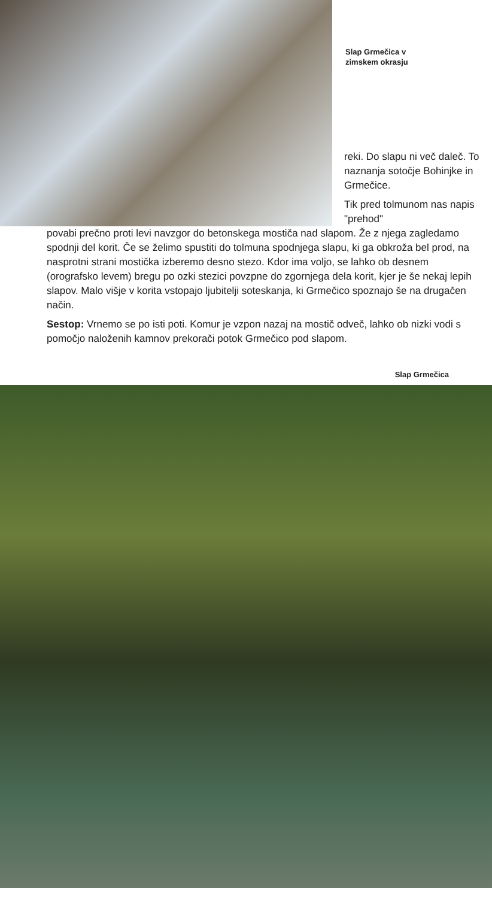Slap Grmečica v
zimskem okrasju
reki. Do slapu ni več daleč. To naznanja sotočje Bohinjke in Grmečice.
Tik pred tolmunom nas napis "prehod"
povabi prečno proti levi navzgor do betonskega mostiča nad slapom. Že z njega zagledamo spodnji del korit. Če se želimo spustiti do tolmuna spodnjega slapu, ki ga obkroža bel prod, na nasprotni strani mostička izberemo desno stezo. Kdor ima voljo, se lahko ob desnem (orografsko levem) bregu po ozki stezici povzpne do zgornjega dela korit, kjer je še nekaj lepih slapov. Malo višje v korita vstopajo ljubitelji soteskanja, ki Grmečico spoznajo še na drugačen način.
Sestop: Vrnemo se po isti poti. Komur je vzpon nazaj na mostič odveč, lahko ob nizki vodi s pomočjo naloženih kamnov prekorači potok Grmečico pod slapom.
Slap Grmečica